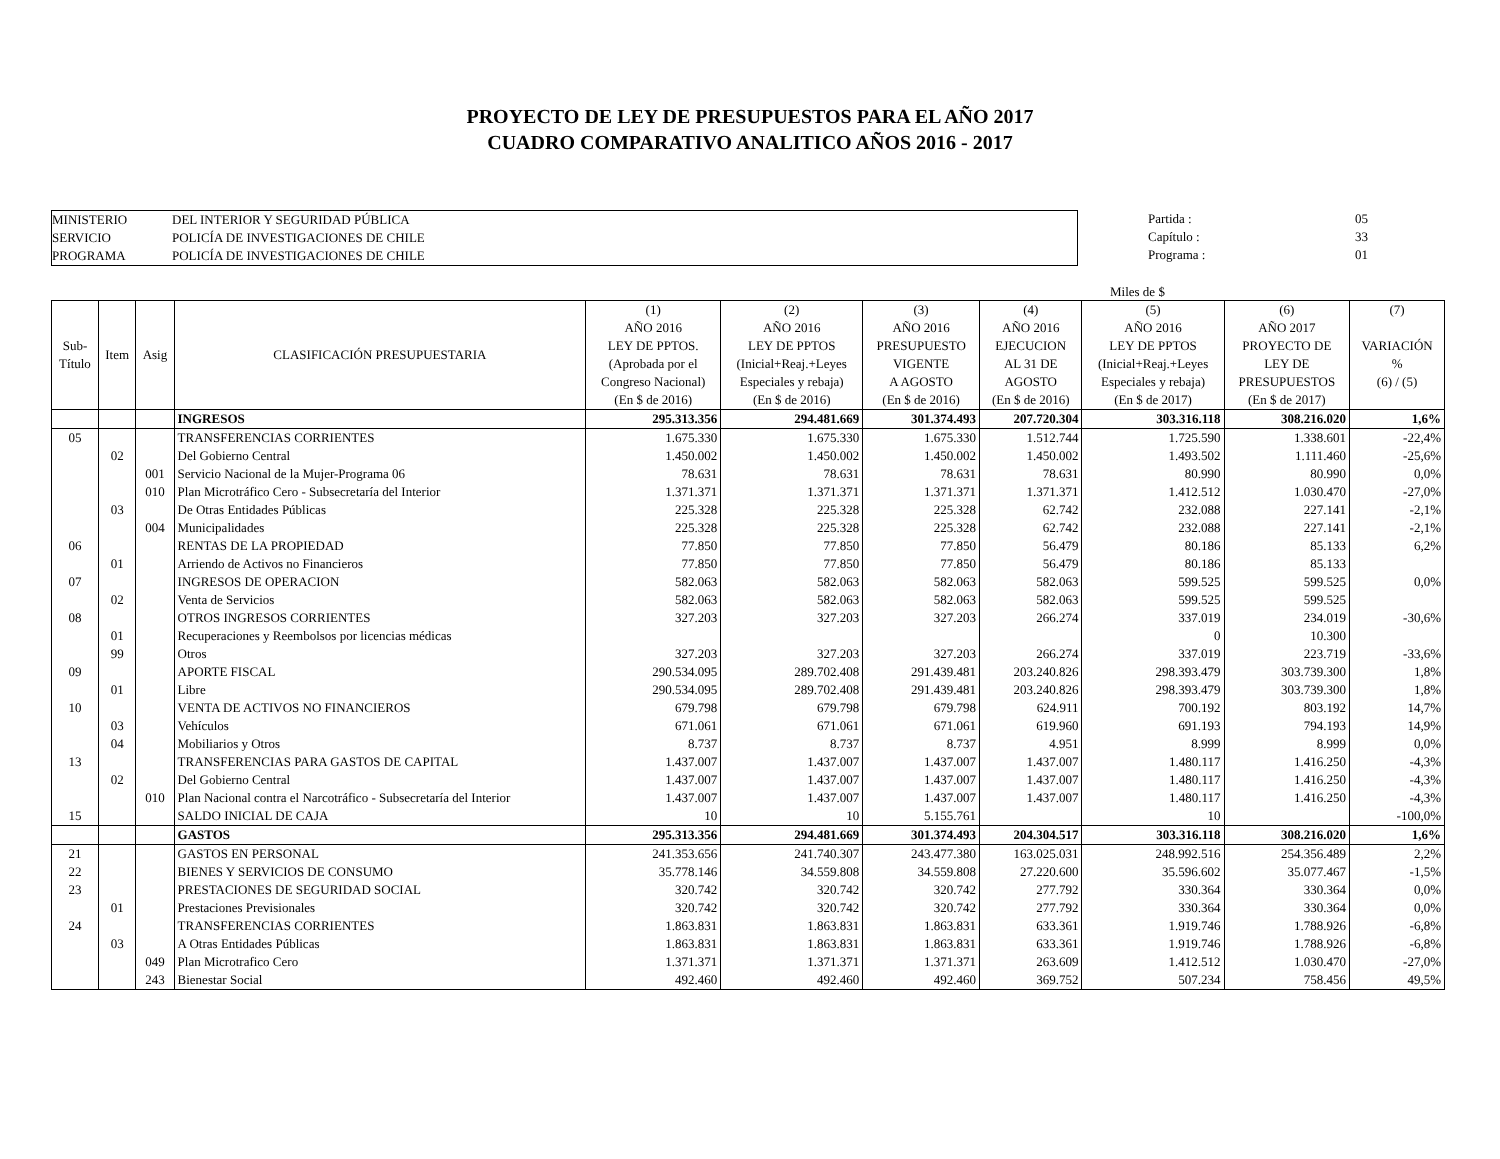PROYECTO DE LEY DE PRESUPUESTOS PARA EL AÑO 2017
CUADRO COMPARATIVO ANALITICO AÑOS 2016 - 2017
MINISTERIO DEL INTERIOR Y SEGURIDAD PÚBLICA
SERVICIO POLICÍA DE INVESTIGACIONES DE CHILE
PROGRAMA POLICÍA DE INVESTIGACIONES DE CHILE
Partida : 05
Capítulo : 33
Programa : 01
Miles de $
| Sub- Título | Item | Asig | CLASIFICACIÓN PRESUPUESTARIA | (1) AÑO 2016 LEY DE PPTOS. (Aprobada por el Congreso Nacional) (En $ de 2016) | (2) AÑO 2016 LEY DE PPTOS (Inicial+Reaj.+Leyes Especiales y rebaja) (En $ de 2016) | (3) AÑO 2016 PRESUPUESTO VIGENTE A AGOSTO (En $ de 2016) | (4) AÑO 2016 EJECUCION AL 31 DE AGOSTO (En $ de 2016) | (5) AÑO 2016 LEY DE PPTOS (Inicial+Reaj.+Leyes Especiales y rebaja) (En $ de 2017) | (6) AÑO 2017 PROYECTO DE LEY DE PRESUPUESTOS (En $ de 2017) | (7) VARIACIÓN % (6) / (5) |
| --- | --- | --- | --- | --- | --- | --- | --- | --- | --- | --- |
| | | | INGRESOS | 295.313.356 | 294.481.669 | 301.374.493 | 207.720.304 | 303.316.118 | 308.216.020 | 1,6% |
| 05 | | | TRANSFERENCIAS CORRIENTES | 1.675.330 | 1.675.330 | 1.675.330 | 1.512.744 | 1.725.590 | 1.338.601 | -22,4% |
| | 02 | | Del Gobierno Central | 1.450.002 | 1.450.002 | 1.450.002 | 1.450.002 | 1.493.502 | 1.111.460 | -25,6% |
| | | 001 | Servicio Nacional de la Mujer-Programa 06 | 78.631 | 78.631 | 78.631 | 78.631 | 80.990 | 80.990 | 0,0% |
| | | 010 | Plan Microtráfico Cero - Subsecretaría del Interior | 1.371.371 | 1.371.371 | 1.371.371 | 1.371.371 | 1.412.512 | 1.030.470 | -27,0% |
| | 03 | | De Otras Entidades Públicas | 225.328 | 225.328 | 225.328 | 62.742 | 232.088 | 227.141 | -2,1% |
| | | 004 | Municipalidades | 225.328 | 225.328 | 225.328 | 62.742 | 232.088 | 227.141 | -2,1% |
| 06 | | | RENTAS DE LA PROPIEDAD | 77.850 | 77.850 | 77.850 | 56.479 | 80.186 | 85.133 | 6,2% |
| | 01 | | Arriendo de Activos no Financieros | 77.850 | 77.850 | 77.850 | 56.479 | 80.186 | 85.133 | |
| 07 | | | INGRESOS DE OPERACION | 582.063 | 582.063 | 582.063 | 582.063 | 599.525 | 599.525 | 0,0% |
| | 02 | | Venta de Servicios | 582.063 | 582.063 | 582.063 | 582.063 | 599.525 | 599.525 | |
| 08 | | | OTROS INGRESOS CORRIENTES | 327.203 | 327.203 | 327.203 | 266.274 | 337.019 | 234.019 | -30,6% |
| | 01 | | Recuperaciones y Reembolsos por licencias médicas | | | | | 0 | 10.300 | |
| | 99 | | Otros | 327.203 | 327.203 | 327.203 | 266.274 | 337.019 | 223.719 | -33,6% |
| 09 | | | APORTE FISCAL | 290.534.095 | 289.702.408 | 291.439.481 | 203.240.826 | 298.393.479 | 303.739.300 | 1,8% |
| | 01 | | Libre | 290.534.095 | 289.702.408 | 291.439.481 | 203.240.826 | 298.393.479 | 303.739.300 | 1,8% |
| 10 | | | VENTA DE ACTIVOS NO FINANCIEROS | 679.798 | 679.798 | 679.798 | 624.911 | 700.192 | 803.192 | 14,7% |
| | 03 | | Vehículos | 671.061 | 671.061 | 671.061 | 619.960 | 691.193 | 794.193 | 14,9% |
| | 04 | | Mobiliarios y Otros | 8.737 | 8.737 | 8.737 | 4.951 | 8.999 | 8.999 | 0,0% |
| 13 | | | TRANSFERENCIAS PARA GASTOS DE CAPITAL | 1.437.007 | 1.437.007 | 1.437.007 | 1.437.007 | 1.480.117 | 1.416.250 | -4,3% |
| | 02 | | Del Gobierno Central | 1.437.007 | 1.437.007 | 1.437.007 | 1.437.007 | 1.480.117 | 1.416.250 | -4,3% |
| | | 010 | Plan Nacional contra el Narcotráfico - Subsecretaría del Interior | 1.437.007 | 1.437.007 | 1.437.007 | 1.437.007 | 1.480.117 | 1.416.250 | -4,3% |
| 15 | | | SALDO INICIAL DE CAJA | 10 | 10 | 5.155.761 | | 10 | | -100,0% |
| | | | GASTOS | 295.313.356 | 294.481.669 | 301.374.493 | 204.304.517 | 303.316.118 | 308.216.020 | 1,6% |
| 21 | | | GASTOS EN PERSONAL | 241.353.656 | 241.740.307 | 243.477.380 | 163.025.031 | 248.992.516 | 254.356.489 | 2,2% |
| 22 | | | BIENES Y SERVICIOS DE CONSUMO | 35.778.146 | 34.559.808 | 34.559.808 | 27.220.600 | 35.596.602 | 35.077.467 | -1,5% |
| 23 | | | PRESTACIONES DE SEGURIDAD SOCIAL | 320.742 | 320.742 | 320.742 | 277.792 | 330.364 | 330.364 | 0,0% |
| | 01 | | Prestaciones Previsionales | 320.742 | 320.742 | 320.742 | 277.792 | 330.364 | 330.364 | 0,0% |
| 24 | | | TRANSFERENCIAS CORRIENTES | 1.863.831 | 1.863.831 | 1.863.831 | 633.361 | 1.919.746 | 1.788.926 | -6,8% |
| | 03 | | A Otras Entidades Públicas | 1.863.831 | 1.863.831 | 1.863.831 | 633.361 | 1.919.746 | 1.788.926 | -6,8% |
| | | 049 | Plan Microtrafico Cero | 1.371.371 | 1.371.371 | 1.371.371 | 263.609 | 1.412.512 | 1.030.470 | -27,0% |
| | | 243 | Bienestar Social | 492.460 | 492.460 | 492.460 | 369.752 | 507.234 | 758.456 | 49,5% |